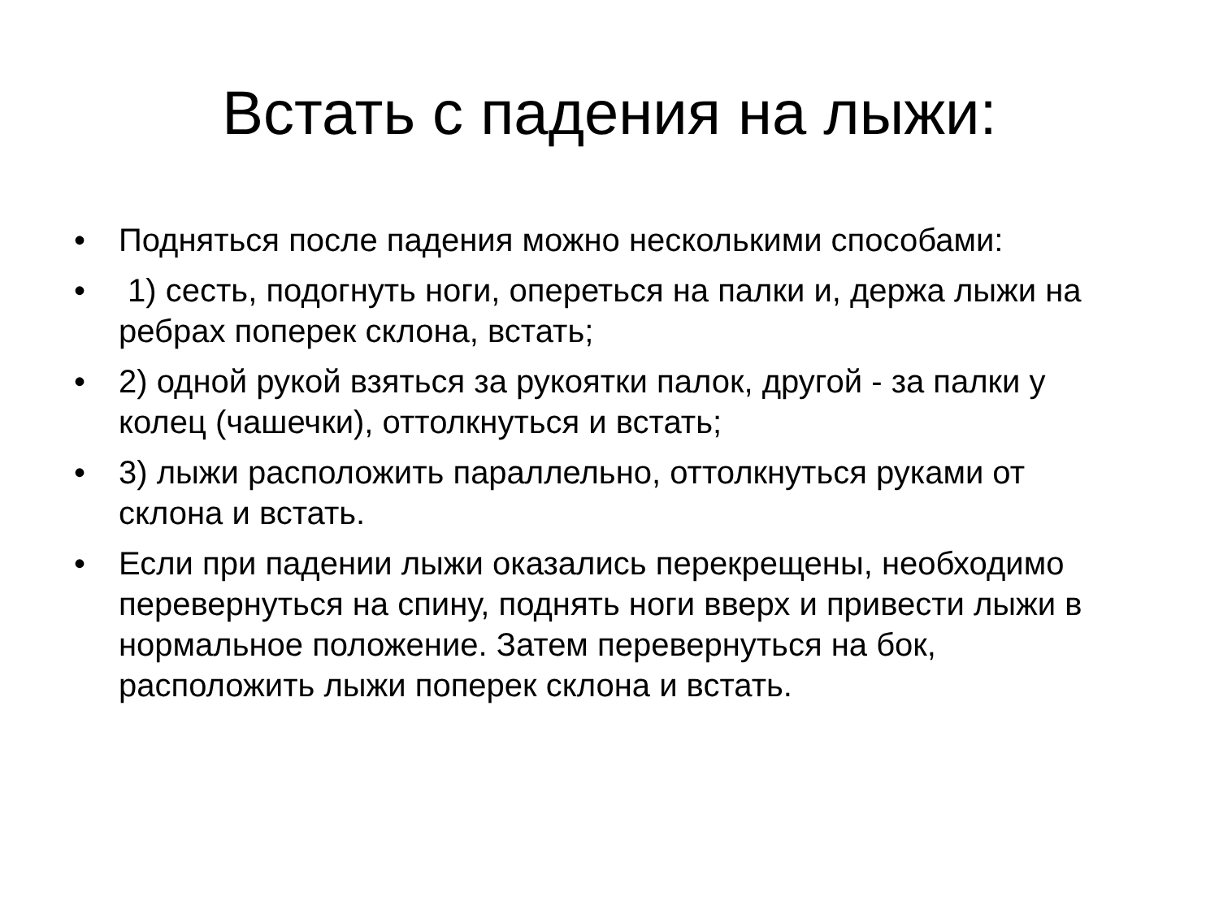Встать с падения на лыжи:
• Подняться после падения можно несколькими способами:
• 1) сесть, подогнуть ноги, опереться на палки и, держа лыжи на ребрах поперек склона, встать;
• 2) одной рукой взяться за рукоятки палок, другой - за палки у колец (чашечки), оттолкнуться и встать;
• 3) лыжи расположить параллельно, оттолкнуться руками от склона и встать.
• Если при падении лыжи оказались перекрещены, необходимо перевернуться на спину, поднять ноги вверх и привести лыжи в нормальное положение. Затем перевернуться на бок, расположить лыжи поперек склона и встать.